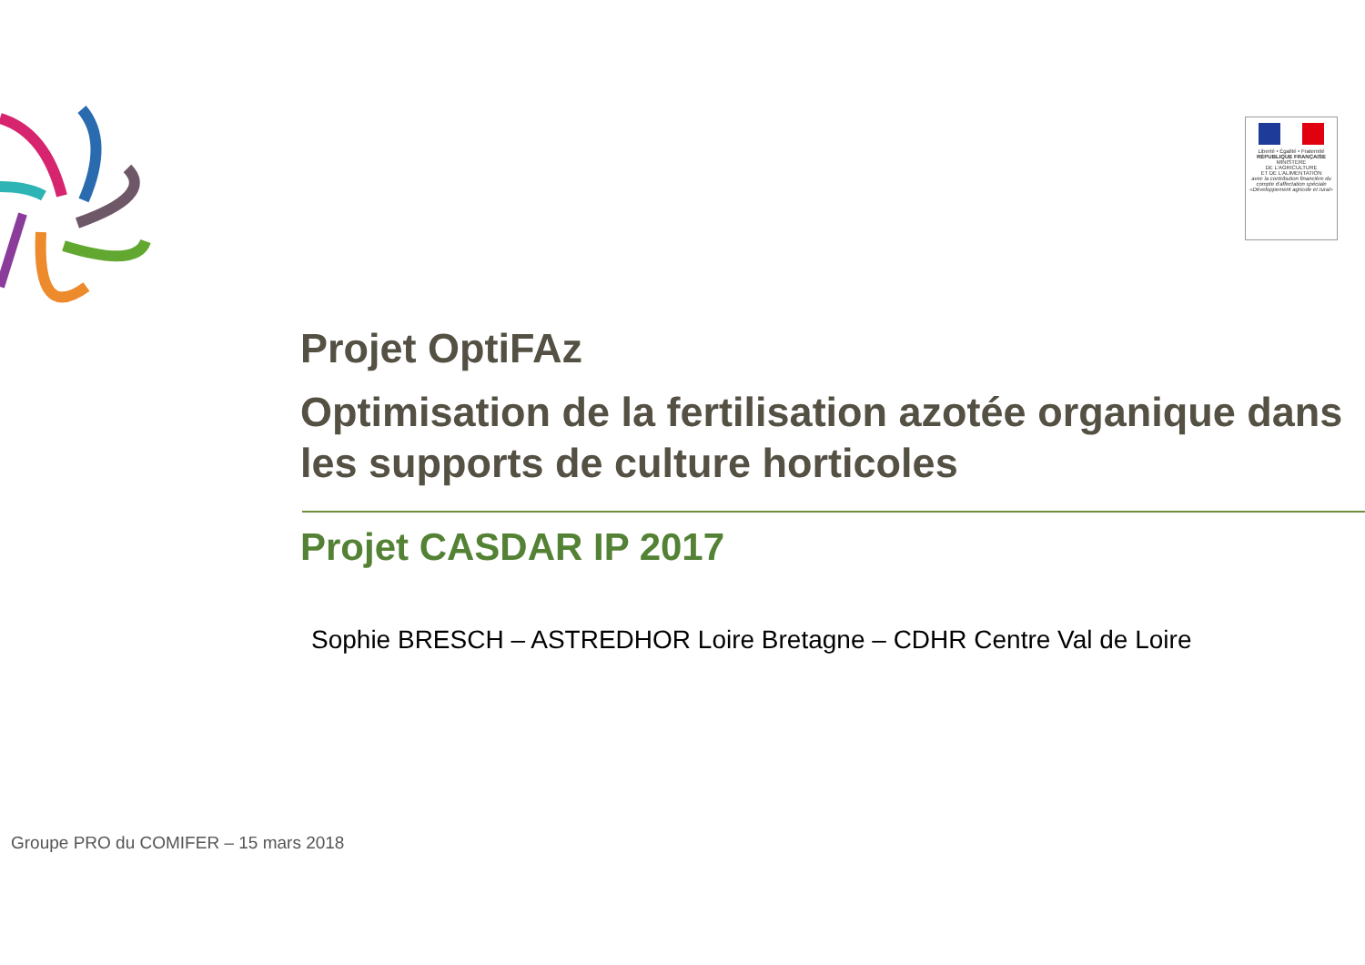Liberté • Égalité • Fraternité
RÉPUBLIQUE FRANÇAISE
MINISTERE
DE L'AGRICULTURE
ET DE L'ALIMENTATION
avec la contribution financière du compte d'affectation spéciale «Développement agricole et rural»
Projet OptiFAz
Optimisation de la fertilisation azotée organique dans les supports de culture horticoles
Projet CASDAR IP 2017
Sophie BRESCH – ASTREDHOR Loire Bretagne – CDHR Centre Val de Loire
Groupe PRO du COMIFER – 15 mars 2018